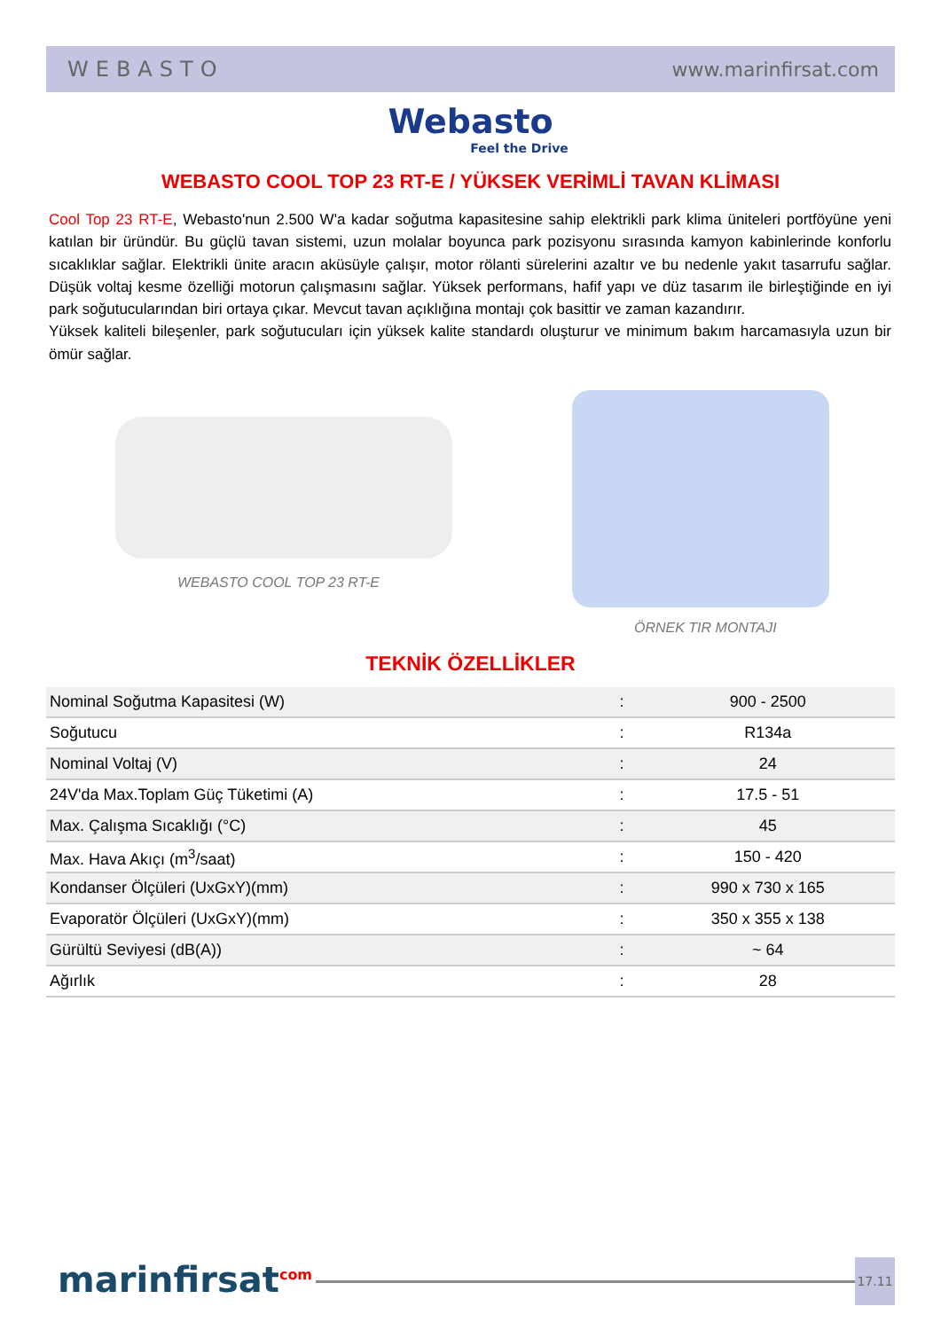WEBASTO www.marinfirsat.com
Webasto
Feel the Drive
WEBASTO COOL TOP 23 RT-E / YÜKSEK VERİMLİ TAVAN KLİMASI
Cool Top 23 RT-E, Webasto'nun 2.500 W'a kadar soğutma kapasitesine sahip elektrikli park klima üniteleri portföyüne yeni katılan bir üründür. Bu güçlü tavan sistemi, uzun molalar boyunca park pozisyonu sırasında kamyon kabinlerinde konforlu sıcaklıklar sağlar. Elektrikli ünite aracın aküsüyle çalışır, motor rölanti sürelerini azaltır ve bu nedenle yakıt tasarrufu sağlar. Düşük voltaj kesme özelliği motorun çalışmasını sağlar. Yüksek performans, hafif yapı ve düz tasarım ile birleştiğinde en iyi park soğutucularından biri ortaya çıkar. Mevcut tavan açıklığına montajı çok basittir ve zaman kazandırır.
Yüksek kaliteli bileşenler, park soğutucuları için yüksek kalite standardı oluşturur ve minimum bakım harcamasıyla uzun bir ömür sağlar.
WEBASTO COOL TOP 23 RT-E
ÖRNEK TIR MONTAJI
TEKNİK ÖZELLİKLER
| Nominal Soğutma Kapasitesi (W) | : | 900 - 2500 |
| Soğutucu | : | R134a |
| Nominal Voltaj (V) | : | 24 |
| 24V'da Max.Toplam Güç Tüketimi (A) | : | 17.5 - 51 |
| Max. Çalışma Sıcaklığı (°C) | : | 45 |
| Max. Hava Akıçı (m<sup>3</sup>/saat) | : | 150 - 420 |
| Kondanser Ölçüleri (UxGxY)(mm) | : | 990 x 730 x 165 |
| Evaporatör Ölçüleri (UxGxY)(mm) | : | 350 x 355 x 138 |
| Gürültü Seviyesi (dB(A)) | : | ~ 64 |
| Ağırlık | : | 28 |
marinfirsat<sup>com</sup> 17.11